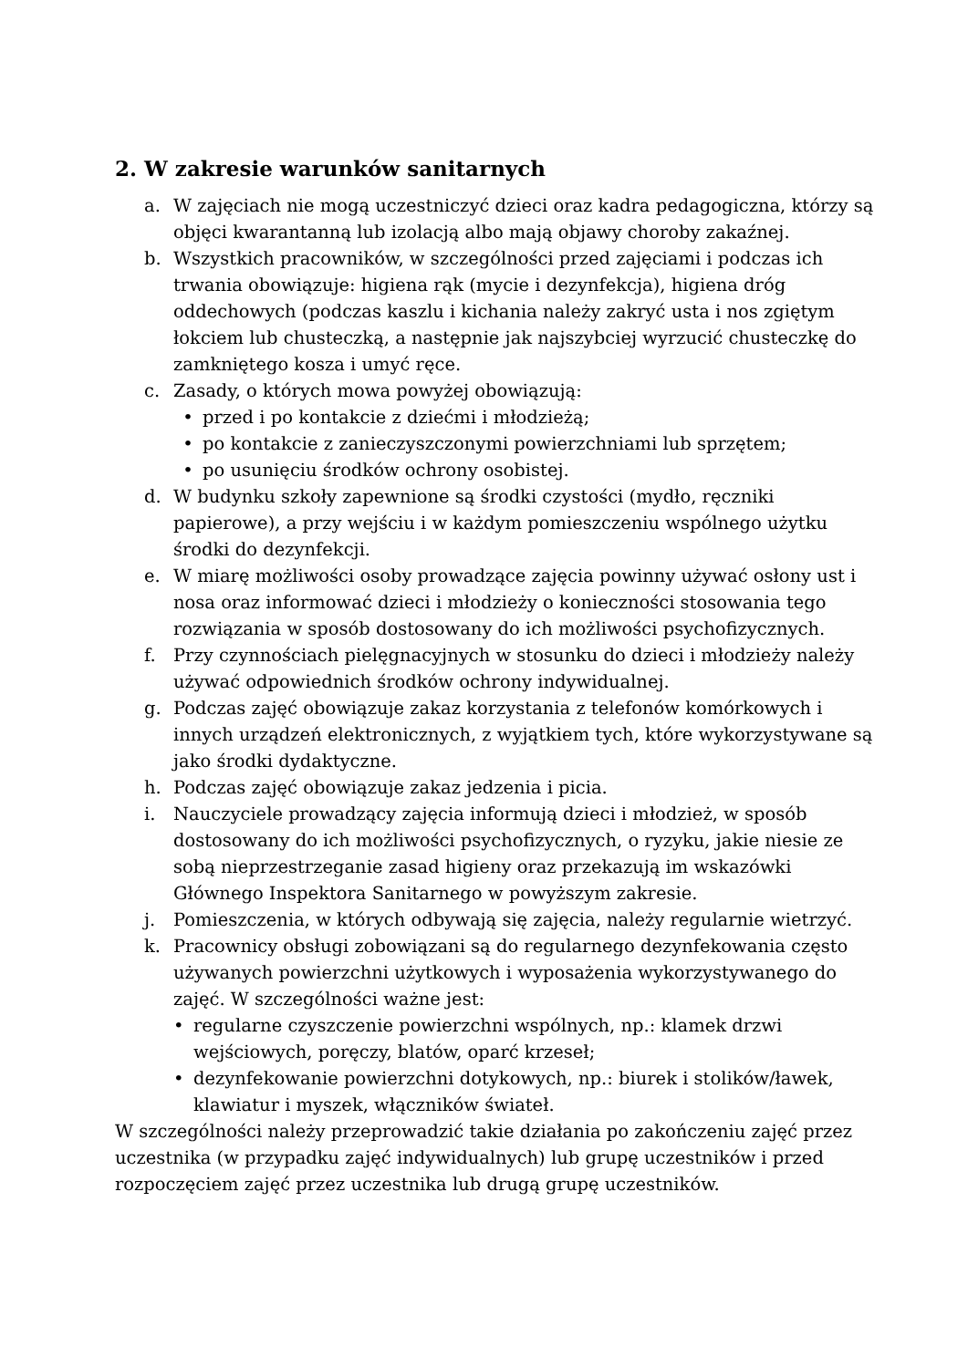2. W zakresie warunków sanitarnych
a. W zajęciach nie mogą uczestniczyć dzieci oraz kadra pedagogiczna, którzy są objęci kwarantanną lub izolacją albo mają objawy choroby zakaźnej.
b. Wszystkich pracowników, w szczególności przed zajęciami i podczas ich trwania obowiązuje: higiena rąk (mycie i dezynfekcja), higiena dróg oddechowych (podczas kaszlu i kichania należy zakryć usta i nos zgiętym łokciem lub chusteczką, a następnie jak najszybciej wyrzucić chusteczkę do zamkniętego kosza i umyć ręce.
c. Zasady, o których mowa powyżej obowiązują:
• przed i po kontakcie z dziećmi i młodzieżą;
• po kontakcie z zanieczyszczonymi powierzchniami lub sprzętem;
• po usunięciu środków ochrony osobistej.
d. W budynku szkoły zapewnione są środki czystości (mydło, ręczniki papierowe), a przy wejściu i w każdym pomieszczeniu wspólnego użytku środki do dezynfekcji.
e. W miarę możliwości osoby prowadzące zajęcia powinny używać osłony ust i nosa oraz informować dzieci i młodzieży o konieczności stosowania tego rozwiązania w sposób dostosowany do ich możliwości psychofizycznych.
f. Przy czynnościach pielęgnacyjnych w stosunku do dzieci i młodzieży należy używać odpowiednich środków ochrony indywidualnej.
g. Podczas zajęć obowiązuje zakaz korzystania z telefonów komórkowych i innych urządzeń elektronicznych, z wyjątkiem tych, które wykorzystywane są jako środki dydaktyczne.
h. Podczas zajęć obowiązuje zakaz jedzenia i picia.
i. Nauczyciele prowadzący zajęcia informują dzieci i młodzież, w sposób dostosowany do ich możliwości psychofizycznych, o ryzyku, jakie niesie ze sobą nieprzestrzeganie zasad higieny oraz przekazują im wskazówki Głównego Inspektora Sanitarnego w powyższym zakresie.
j. Pomieszczenia, w których odbywają się zajęcia, należy regularnie wietrzyć.
k. Pracownicy obsługi zobowiązani są do regularnego dezynfekowania często używanych powierzchni użytkowych i wyposażenia wykorzystywanego do zajęć. W szczególności ważne jest:
• regularne czyszczenie powierzchni wspólnych, np.: klamek drzwi wejściowych, poręczy, blatów, oparć krzeseł;
• dezynfekowanie powierzchni dotykowych, np.: biurek i stolików/ławek, klawiatur i myszek, włączników świateł.
W szczególności należy przeprowadzić takie działania po zakończeniu zajęć przez uczestnika (w przypadku zajęć indywidualnych) lub grupę uczestników i przed rozpoczęciem zajęć przez uczestnika lub drugą grupę uczestników.